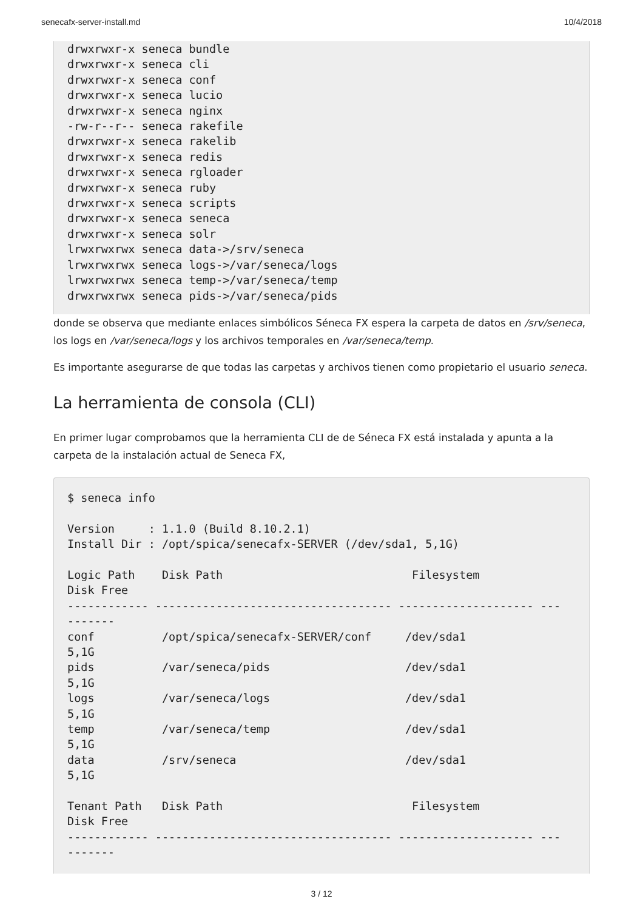senecafx-server-install.md 10/4/2018
drwxrwxr-x seneca bundle
drwxrwxr-x seneca cli
drwxrwxr-x seneca conf
drwxrwxr-x seneca lucio
drwxrwxr-x seneca nginx
-rw-r--r-- seneca rakefile
drwxrwxr-x seneca rakelib
drwxrwxr-x seneca redis
drwxrwxr-x seneca rgloader
drwxrwxr-x seneca ruby
drwxrwxr-x seneca scripts
drwxrwxr-x seneca seneca
drwxrwxr-x seneca solr
lrwxrwxrwx seneca data->/srv/seneca
lrwxrwxrwx seneca logs->/var/seneca/logs
lrwxrwxrwx seneca temp->/var/seneca/temp
drwxrwxrwx seneca pids->/var/seneca/pids
donde se observa que mediante enlaces simbólicos Séneca FX espera la carpeta de datos en /srv/seneca, los logs en /var/seneca/logs y los archivos temporales en /var/seneca/temp.
Es importante asegurarse de que todas las carpetas y archivos tienen como propietario el usuario seneca.
La herramienta de consola (CLI)
En primer lugar comprobamos que la herramienta CLI de de Séneca FX está instalada y apunta a la carpeta de la instalación actual de Seneca FX,
$ seneca info

Version     : 1.1.0 (Build 8.10.2.1)
Install Dir : /opt/spica/senecafx-SERVER (/dev/sda1, 5,1G)

Logic Path    Disk Path                            Filesystem
Disk Free
------------ ----------------------------------- -------------------- ---
-------
conf          /opt/spica/senecafx-SERVER/conf     /dev/sda1
5,1G
pids          /var/seneca/pids                    /dev/sda1
5,1G
logs          /var/seneca/logs                    /dev/sda1
5,1G
temp          /var/seneca/temp                    /dev/sda1
5,1G
data          /srv/seneca                         /dev/sda1
5,1G

Tenant Path   Disk Path                            Filesystem
Disk Free
------------ ----------------------------------- -------------------- ---
-------
3 / 12